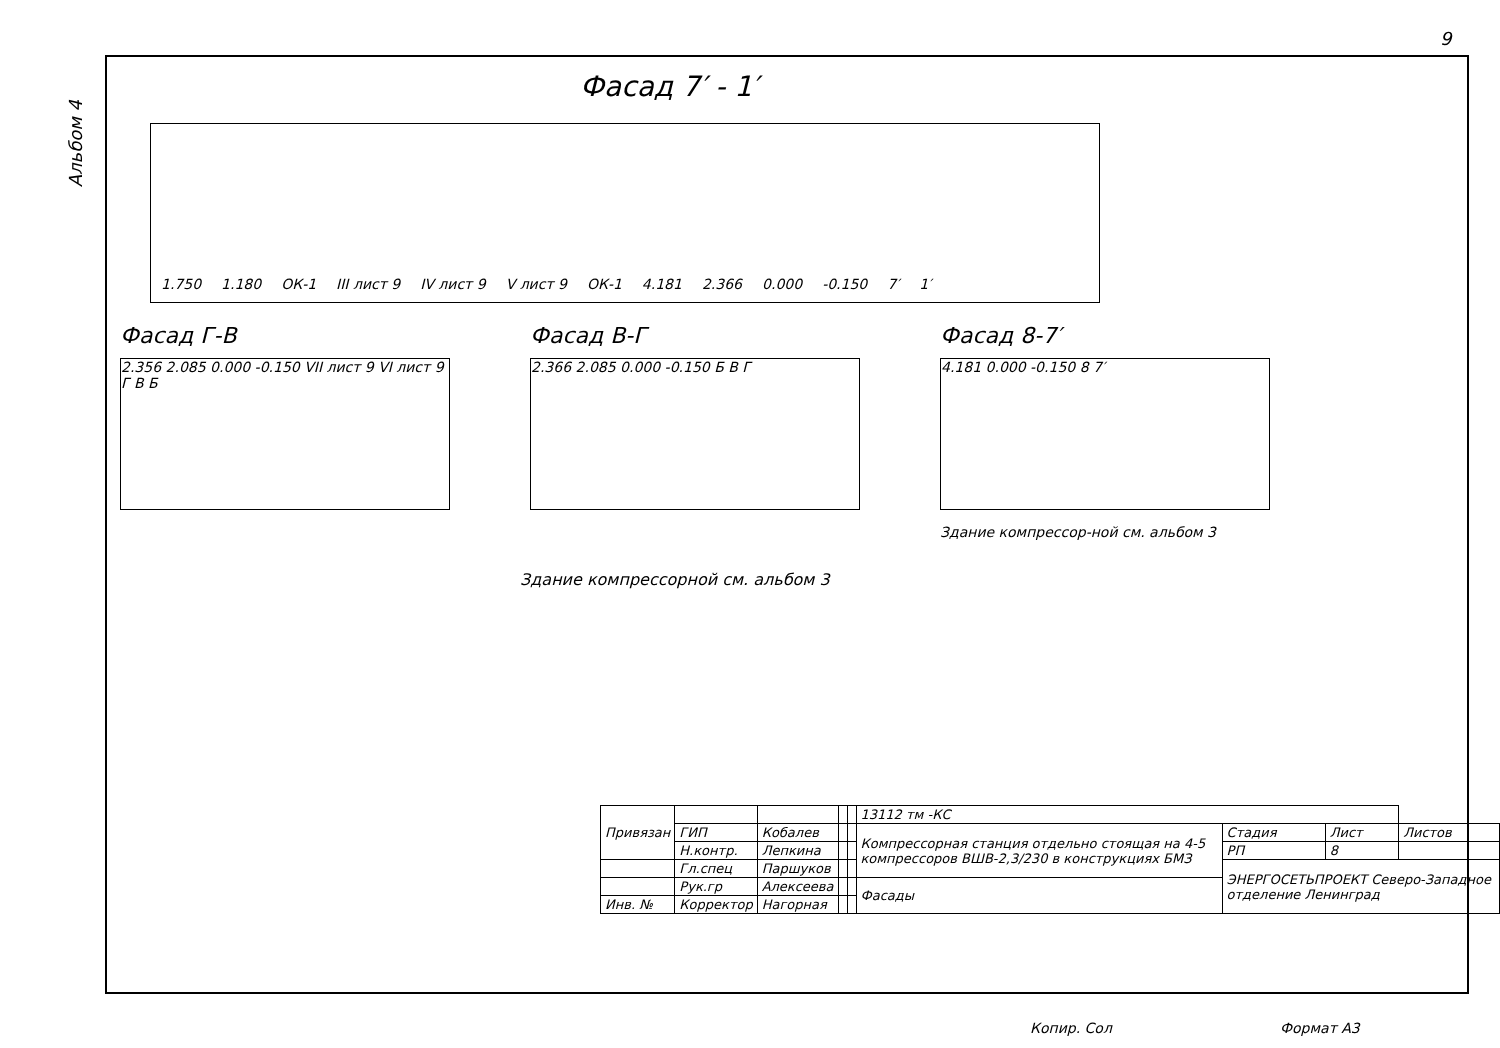9
Альбом 4
Фасад 7′ - 1′
1.750 1.180 ОК-1 III лист 9 IV лист 9 V лист 9 ОК-1 4.181 2.366 0.000 -0.150 7′ 1′
Фасад Г-В
2.356 2.085 0.000 -0.150 VII лист 9 VI лист 9 Г В Б
Фасад В-Г
2.366 2.085 0.000 -0.150 Б В Г
Фасад 8-7′
4.181 0.000 -0.150 8 7′
Здание компрессор-ной см. альбом 3
Здание компрессорной см. альбом 3
| Привязан | | | | | 13112 тм -КС | | | |
| | ГИП | Кобалев | | | Компрессорная станция отдельно стоящая на 4-5 компрессоров ВШВ-2,3/230 в конструкциях БМЗ | Стадия | Лист | Листов |
| | Н.контр. | Лепкина | | | | РП | 8 | |
| | Гл.спец | Паршуков | | | | ЭНЕРГОСЕТЬПРОЕКТ Северо-Западное отделение Ленинград | | |
| | Рук.гр | Алексеева | | | Фасады | | | |
| Инв. № | Корректор | Нагорная | | | | | | |
Копир. Сол Формат А3